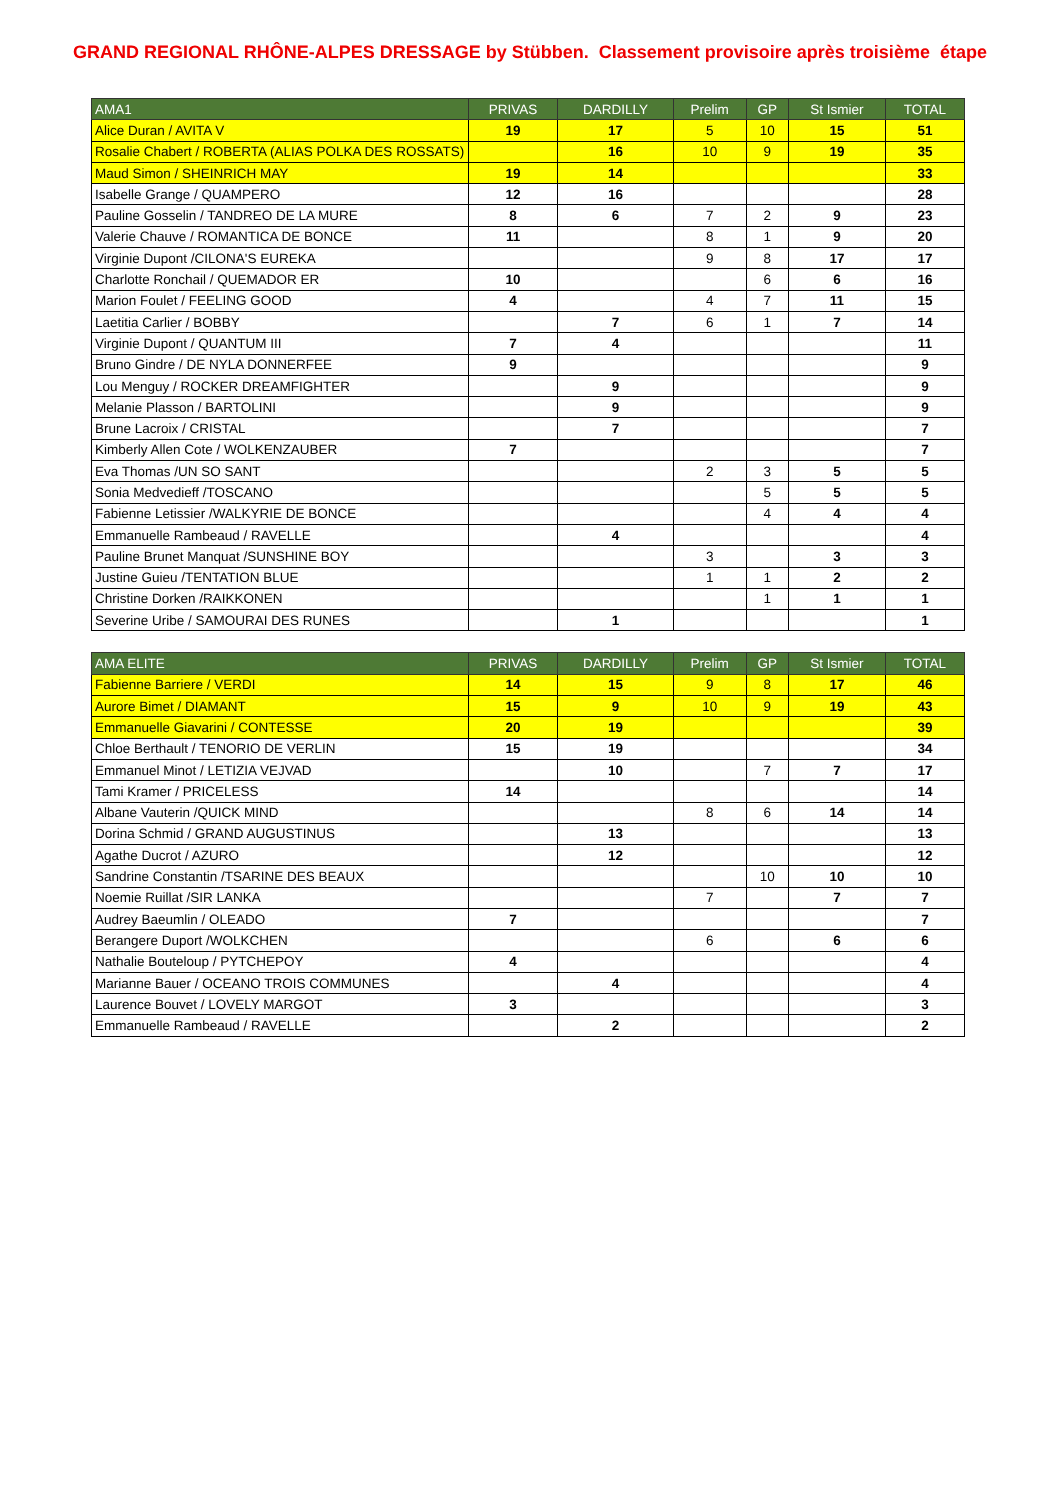GRAND REGIONAL RHÔNE-ALPES DRESSAGE by Stübben. Classement provisoire après troisième étape
| AMA1 | PRIVAS | DARDILLY | Prelim | GP | St Ismier | TOTAL |
| --- | --- | --- | --- | --- | --- | --- |
| Alice Duran / AVITA V | 19 | 17 | 5 | 10 | 15 | 51 |
| Rosalie Chabert / ROBERTA (ALIAS POLKA DES ROSSATS) | | 16 | 10 | 9 | 19 | 35 |
| Maud Simon / SHEINRICH MAY | 19 | 14 | | | | 33 |
| Isabelle Grange / QUAMPERO | 12 | 16 | | | | 28 |
| Pauline Gosselin / TANDREO DE LA MURE | 8 | 6 | 7 | 2 | 9 | 23 |
| Valerie Chauve / ROMANTICA DE BONCE | 11 | | 8 | 1 | 9 | 20 |
| Virginie Dupont /CILONA'S EUREKA | | | 9 | 8 | 17 | 17 |
| Charlotte Ronchail / QUEMADOR ER | 10 | | | 6 | 6 | 16 |
| Marion Foulet / FEELING GOOD | 4 | | 4 | 7 | 11 | 15 |
| Laetitia Carlier / BOBBY | | 7 | 6 | 1 | 7 | 14 |
| Virginie Dupont / QUANTUM III | 7 | 4 | | | | 11 |
| Bruno Gindre / DE NYLA DONNERFEE | 9 | | | | | 9 |
| Lou Menguy / ROCKER DREAMFIGHTER | | 9 | | | | 9 |
| Melanie Plasson / BARTOLINI | | 9 | | | | 9 |
| Brune Lacroix / CRISTAL | | 7 | | | | 7 |
| Kimberly Allen Cote / WOLKENZAUBER | 7 | | | | | 7 |
| Eva Thomas /UN SO SANT | | | 2 | 3 | 5 | 5 |
| Sonia Medvedieff /TOSCANO | | | | 5 | 5 | 5 |
| Fabienne Letissier /WALKYRIE DE BONCE | | | | 4 | 4 | 4 |
| Emmanuelle Rambeaud / RAVELLE | | 4 | | | | 4 |
| Pauline Brunet Manquat /SUNSHINE BOY | | | 3 | | 3 | 3 |
| Justine Guieu /TENTATION BLUE | | | 1 | 1 | 2 | 2 |
| Christine Dorken /RAIKKONEN | | | | 1 | 1 | 1 |
| Severine Uribe / SAMOURAI DES RUNES | | 1 | | | | 1 |
| AMA ELITE | PRIVAS | DARDILLY | Prelim | GP | St Ismier | TOTAL |
| --- | --- | --- | --- | --- | --- | --- |
| Fabienne Barriere / VERDI | 14 | 15 | 9 | 8 | 17 | 46 |
| Aurore Bimet / DIAMANT | 15 | 9 | 10 | 9 | 19 | 43 |
| Emmanuelle Giavarini / CONTESSE | 20 | 19 | | | | 39 |
| Chloe Berthault / TENORIO DE VERLIN | 15 | 19 | | | | 34 |
| Emmanuel Minot / LETIZIA VEJVAD | | 10 | | 7 | 7 | 17 |
| Tami Kramer / PRICELESS | 14 | | | | | 14 |
| Albane Vauterin /QUICK MIND | | | 8 | 6 | 14 | 14 |
| Dorina Schmid / GRAND AUGUSTINUS | | 13 | | | | 13 |
| Agathe Ducrot / AZURO | | 12 | | | | 12 |
| Sandrine Constantin /TSARINE DES BEAUX | | | | 10 | 10 | 10 |
| Noemie Ruillat /SIR LANKA | | | 7 | | 7 | 7 |
| Audrey Baeumlin / OLEADO | 7 | | | | | 7 |
| Berangere Duport /WOLKCHEN | | | 6 | | 6 | 6 |
| Nathalie Bouteloup / PYTCHEPOY | 4 | | | | | 4 |
| Marianne Bauer / OCEANO TROIS COMMUNES | | 4 | | | | 4 |
| Laurence Bouvet / LOVELY MARGOT | 3 | | | | | 3 |
| Emmanuelle Rambeaud / RAVELLE | | 2 | | | | 2 |